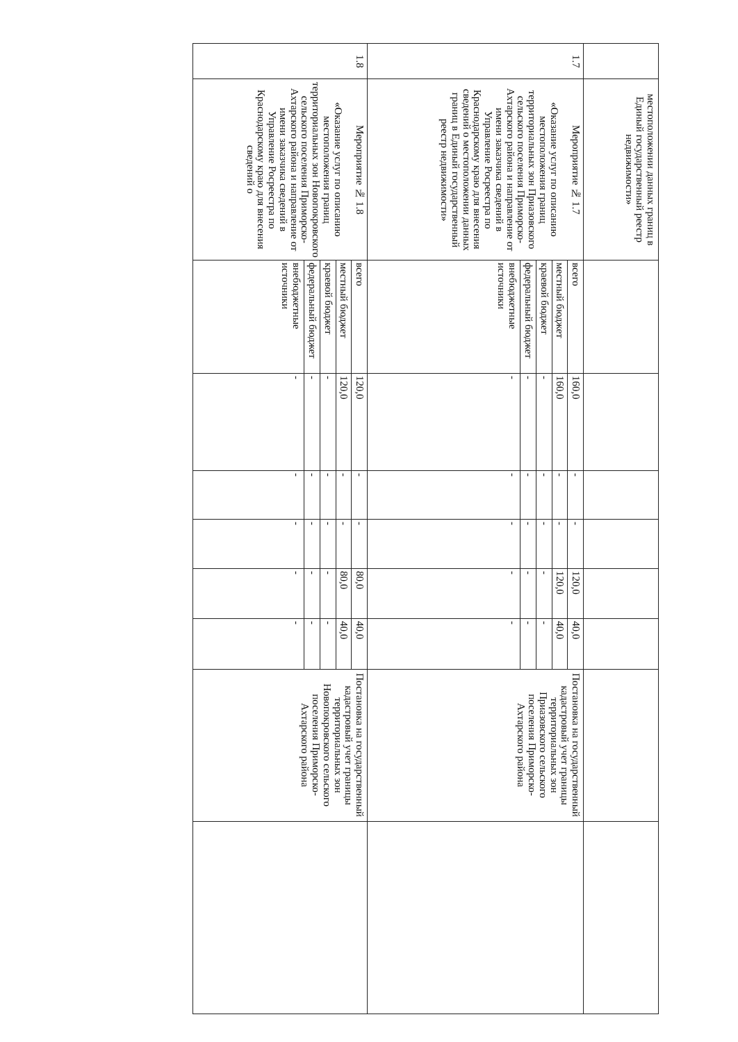| | местоположении данных границ в Единый государственный реестр недвижимости» | | | | | | | | |
| 1.7 | Мероприятие № 1.7 «Оказание услуг по описанию местоположения границ территориальных зон Приазовского сельского поселения Приморско-Ахтарского района и направление от имени заказчика сведений в Управление Росреестра по Краснодарскому краю для внесения сведений о местоположении данных границ в Единый государственный реестр недвижимости» | всего | 160,0 | - | - | 120,0 | 40,0 | Постановка на государственный кадастровый учет границы территориальных зон Приазовского сельского поселения Приморско-Ахтарского района | |
| | | местный бюджет | 160,0 | - | - | 120,0 | 40,0 | | |
| | | краевой бюджет | - | - | - | - | - | | |
| | | федеральный бюджет | - | - | - | - | - | | |
| | | внебюджетные источники | - | - | - | - | - | | |
| 1.8 | Мероприятие № 1.8 «Оказание услуг по описанию местоположения границ территориальных зон Новопокровского сельского поселения Приморско-Ахтарского района и направление от имени заказчика сведений в Управление Росреестра по Краснодарскому краю для внесения сведений о | всего | 120,0 | - | - | 80,0 | 40,0 | Постановка на государственный кадастровый учет границы территориальных зон Новопокровского сельского поселения Приморско-Ахтарского района | |
| | | местный бюджет | 120,0 | - | - | 80,0 | 40,0 | | |
| | | краевой бюджет | - | - | - | - | - | | |
| | | федеральный бюджет | - | - | - | - | - | | |
| | | внебюджетные источники | - | - | - | - | - | | |